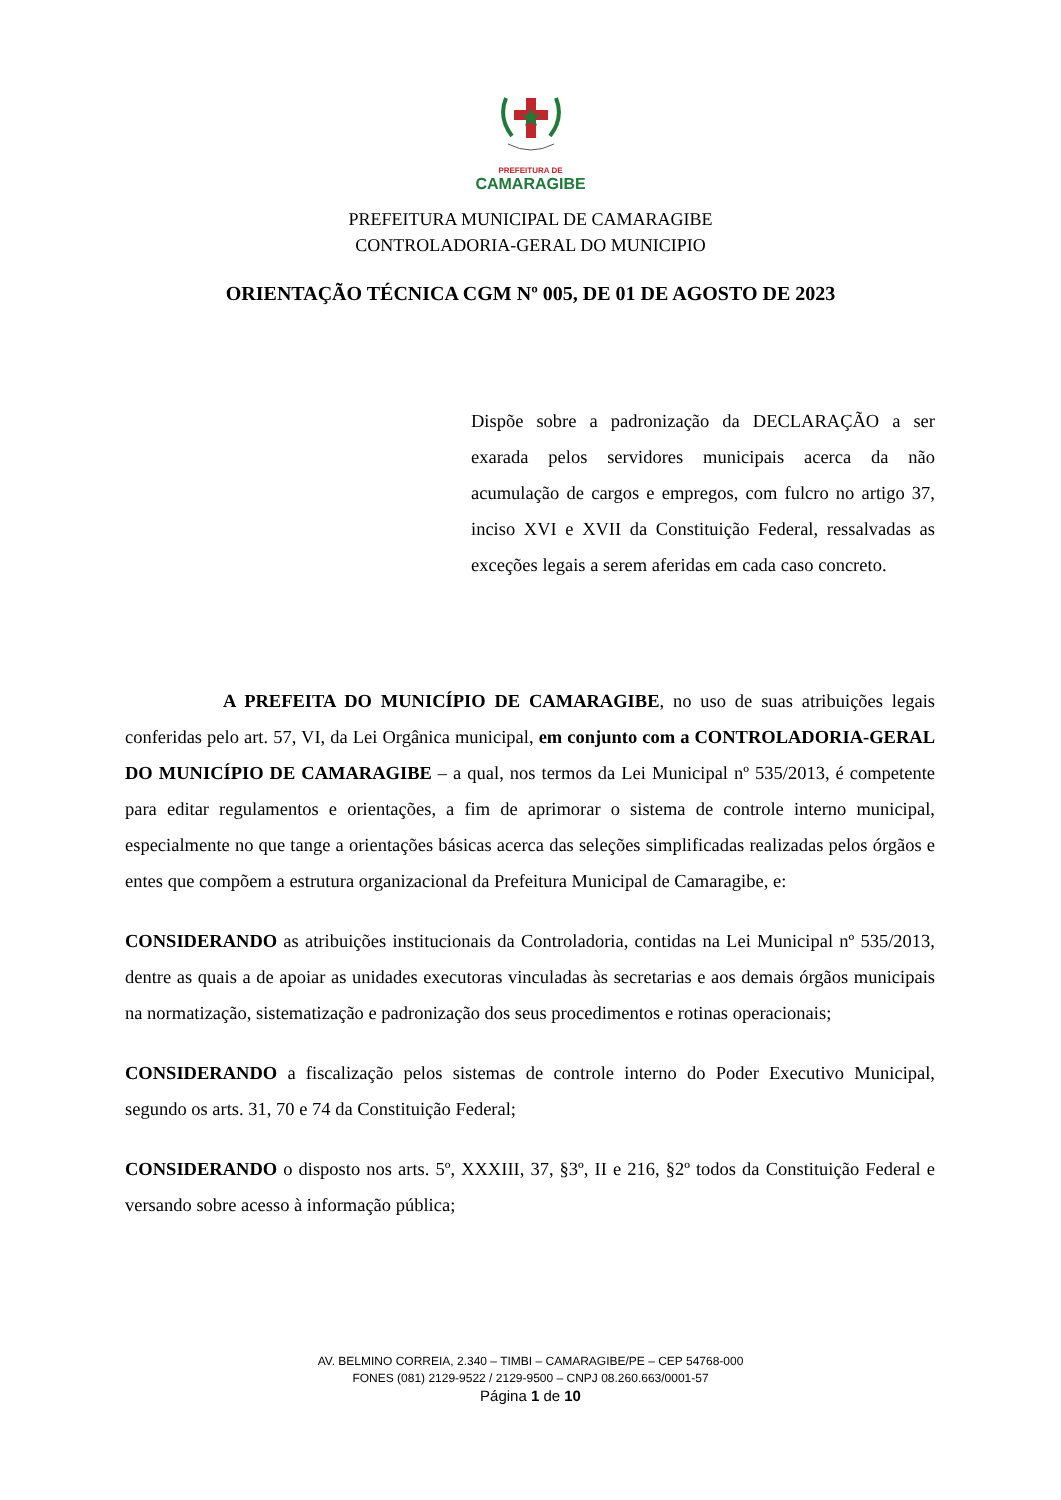PREFEITURA DE
CAMARAGIBE
PREFEITURA MUNICIPAL DE CAMARAGIBE
CONTROLADORIA-GERAL DO MUNICIPIO
ORIENTAÇÃO TÉCNICA CGM Nº 005, DE 01 DE AGOSTO DE 2023
Dispõe sobre a padronização da DECLARAÇÃO a ser exarada pelos servidores municipais acerca da não acumulação de cargos e empregos, com fulcro no artigo 37, inciso XVI e XVII da Constituição Federal, ressalvadas as exceções legais a serem aferidas em cada caso concreto.
A PREFEITA DO MUNICÍPIO DE CAMARAGIBE, no uso de suas atribuições legais conferidas pelo art. 57, VI, da Lei Orgânica municipal, em conjunto com a CONTROLADORIA-GERAL DO MUNICÍPIO DE CAMARAGIBE – a qual, nos termos da Lei Municipal nº 535/2013, é competente para editar regulamentos e orientações, a fim de aprimorar o sistema de controle interno municipal, especialmente no que tange a orientações básicas acerca das seleções simplificadas realizadas pelos órgãos e entes que compõem a estrutura organizacional da Prefeitura Municipal de Camaragibe, e:
CONSIDERANDO as atribuições institucionais da Controladoria, contidas na Lei Municipal nº 535/2013, dentre as quais a de apoiar as unidades executoras vinculadas às secretarias e aos demais órgãos municipais na normatização, sistematização e padronização dos seus procedimentos e rotinas operacionais;
CONSIDERANDO a fiscalização pelos sistemas de controle interno do Poder Executivo Municipal, segundo os arts. 31, 70 e 74 da Constituição Federal;
CONSIDERANDO o disposto nos arts. 5º, XXXIII, 37, §3º, II e 216, §2º todos da Constituição Federal e versando sobre acesso à informação pública;
AV. BELMINO CORREIA, 2.340 – TIMBI – CAMARAGIBE/PE – CEP 54768-000
FONES (081) 2129-9522 / 2129-9500 – CNPJ 08.260.663/0001-57
Página 1 de 10